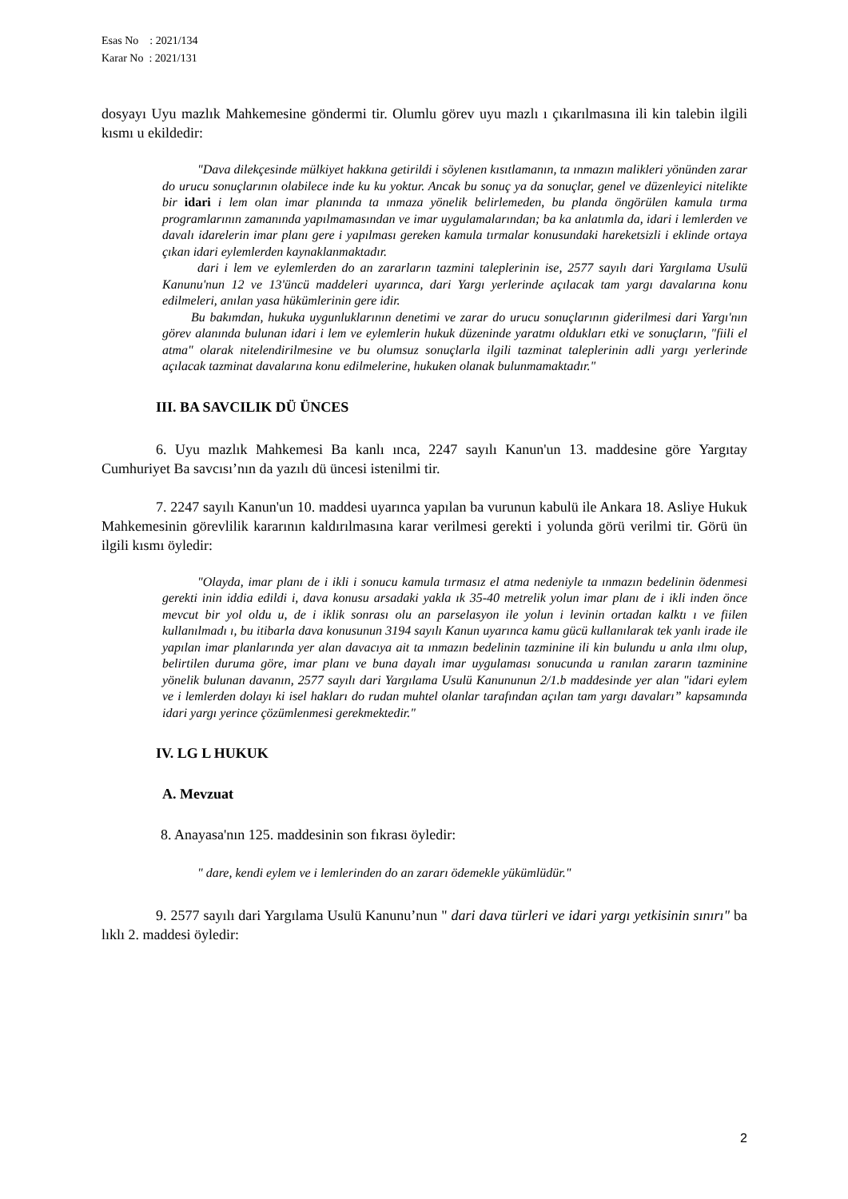Esas No : 2021/134
Karar No : 2021/131
dosyayı Uyu mazlık Mahkemesine göndermi tir. Olumlu görev uyu mazlı ı çıkarılmasına ili kin talebin ilgili kısmı u ekildedir:
"Dava dilekçesinde mülkiyet hakkına getirildi i söylenen kısıtlamanın, ta ınmazın malikleri yönünden zarar do urucu sonuçlarının olabilece inde ku ku yoktur. Ancak bu sonuç ya da sonuçlar, genel ve düzenleyici nitelikte bir idari i lem olan imar planında ta ınmaza yönelik belirlemeden, bu planda öngörülen kamula tırma programlarının zamanında yapılmamasından ve imar uygulamalarından; ba ka anlatımla da, idari i lemlerden ve davalı idarelerin imar planı gere i yapılması gereken kamula tırmalar konusundaki hareketsizli i eklinde ortaya çıkan idari eylemlerden kaynaklanmaktadır.
dari i lem ve eylemlerden do an zararların tazmini taleplerinin ise, 2577 sayılı dari Yargılama Usulü Kanunu'nun 12 ve 13'üncü maddeleri uyarınca, dari Yargı yerlerinde açılacak tam yargı davalarına konu edilmeleri, anılan yasa hükümlerinin gere idir.
Bu bakımdan, hukuka uygunluklarının denetimi ve zarar do urucu sonuçlarının giderilmesi dari Yargı'nın görev alanında bulunan idari i lem ve eylemlerin hukuk düzeninde yaratmı oldukları etki ve sonuçların, "fiili el atma" olarak nitelendirilmesine ve bu olumsuz sonuçlarla ilgili tazminat taleplerinin adli yargı yerlerinde açılacak tazminat davalarına konu edilmelerine, hukuken olanak bulunmamaktadır."
III. BA SAVCILIK DÜ ÜNCES
6. Uyu mazlık Mahkemesi Ba kanlı ınca, 2247 sayılı Kanun'un 13. maddesine göre Yargıtay Cumhuriyet Ba savcısı’nın da yazılı dü üncesi istenilmi tir.
7. 2247 sayılı Kanun'un 10. maddesi uyarınca yapılan ba vurunun kabulü ile Ankara 18. Asliye Hukuk Mahkemesinin görevlilik kararının kaldırılmasına karar verilmesi gerekti i yolunda görü verilmi tir. Görü ün ilgili kısmı öyledir:
"Olayda, imar planı de i ikli i sonucu kamula tırmasız el atma nedeniyle ta ınmazın bedelinin ödenmesi gerekti inin iddia edildi i, dava konusu arsadaki yakla ık 35-40 metrelik yolun imar planı de i ikli inden önce mevcut bir yol oldu u, de i iklik sonrası olu an parselasyon ile yolun i levinin ortadan kalktı ı ve fiilen kullanılmadı ı, bu itibarla dava konusunun 3194 sayılı Kanun uyarınca kamu gücü kullanılarak tek yanlı irade ile yapılan imar planlarında yer alan davacıya ait ta ınmazın bedelinin tazminine ili kin bulundu u anla ılmı olup, belirtilen duruma göre, imar planı ve buna dayalı imar uygulaması sonucunda u ranılan zararın tazminine yönelik bulunan davanın, 2577 sayılı dari Yargılama Usulü Kanununun 2/1.b maddesinde yer alan "idari eylem ve i lemlerden dolayı ki isel hakları do rudan muhtel olanlar tarafından açılan tam yargı davaları” kapsamında idari yargı yerince çözümlenmesi gerekmektedir."
IV. LG L HUKUK
A. Mevzuat
8. Anayasa'nın 125. maddesinin son fıkrası öyledir:
" dare, kendi eylem ve i lemlerinden do an zararı ödemekle yükümlüdür."
9. 2577 sayılı dari Yargılama Usulü Kanunu’nun " dari dava türleri ve idari yargı yetkisinin sınırı" ba lıklı 2. maddesi öyledir:
2